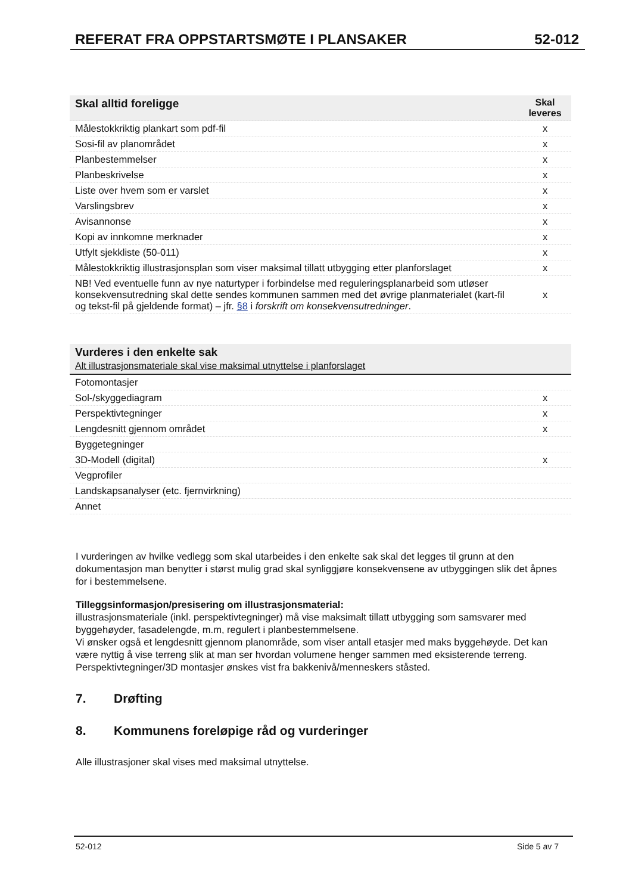REFERAT FRA OPPSTARTSMØTE I PLANSAKER 52-012
| Skal alltid foreligge | Skal leveres |
| --- | --- |
| Målestokkriktig plankart som pdf-fil | x |
| Sosi-fil av planområdet | x |
| Planbestemmelser | x |
| Planbeskrivelse | x |
| Liste over hvem som er varslet | x |
| Varslingsbrev | x |
| Avisannonse | x |
| Kopi av innkomne merknader | x |
| Utfylt sjekkliste (50-011) | x |
| Målestokkriktig illustrasjonsplan som viser maksimal tillatt utbygging etter planforslaget | x |
| NB! Ved eventuelle funn av nye naturtyper i forbindelse med reguleringsplanarbeid som utløser konsekvensutredning skal dette sendes kommunen sammen med det øvrige planmaterialet (kart-fil og tekst-fil på gjeldende format) – jfr. §8 i forskrift om konsekvensutredninger . | x |
| Vurderes i den enkelte sak Alt illustrasjonsmateriale skal vise maksimal utnyttelse i planforslaget | |
| --- | --- |
| Fotomontasjer | |
| Sol-/skyggediagram | x |
| Perspektivtegninger | x |
| Lengdesnitt gjennom området | x |
| Byggetegninger | |
| 3D-Modell (digital) | x |
| Vegprofiler | |
| Landskapsanalyser (etc. fjernvirkning) | |
| Annet | |
I vurderingen av hvilke vedlegg som skal utarbeides i den enkelte sak skal det legges til grunn at den dokumentasjon man benytter i størst mulig grad skal synliggjøre konsekvensene av utbyggingen slik det åpnes for i bestemmelsene.
Tilleggsinformasjon/presisering om illustrasjonsmaterial:
illustrasjonsmateriale (inkl. perspektivtegninger) må vise maksimalt tillatt utbygging som samsvarer med byggehøyder, fasadelengde, m.m, regulert i planbestemmelsene.
Vi ønsker også et lengdesnitt gjennom planområde, som viser antall etasjer med maks byggehøyde. Det kan være nyttig å vise terreng slik at man ser hvordan volumene henger sammen med eksisterende terreng.
Perspektivtegninger/3D montasjer ønskes vist fra bakkenivå/menneskers ståsted.
7. Drøfting
8. Kommunens foreløpige råd og vurderinger
Alle illustrasjoner skal vises med maksimal utnyttelse.
52-012 Side 5 av 7